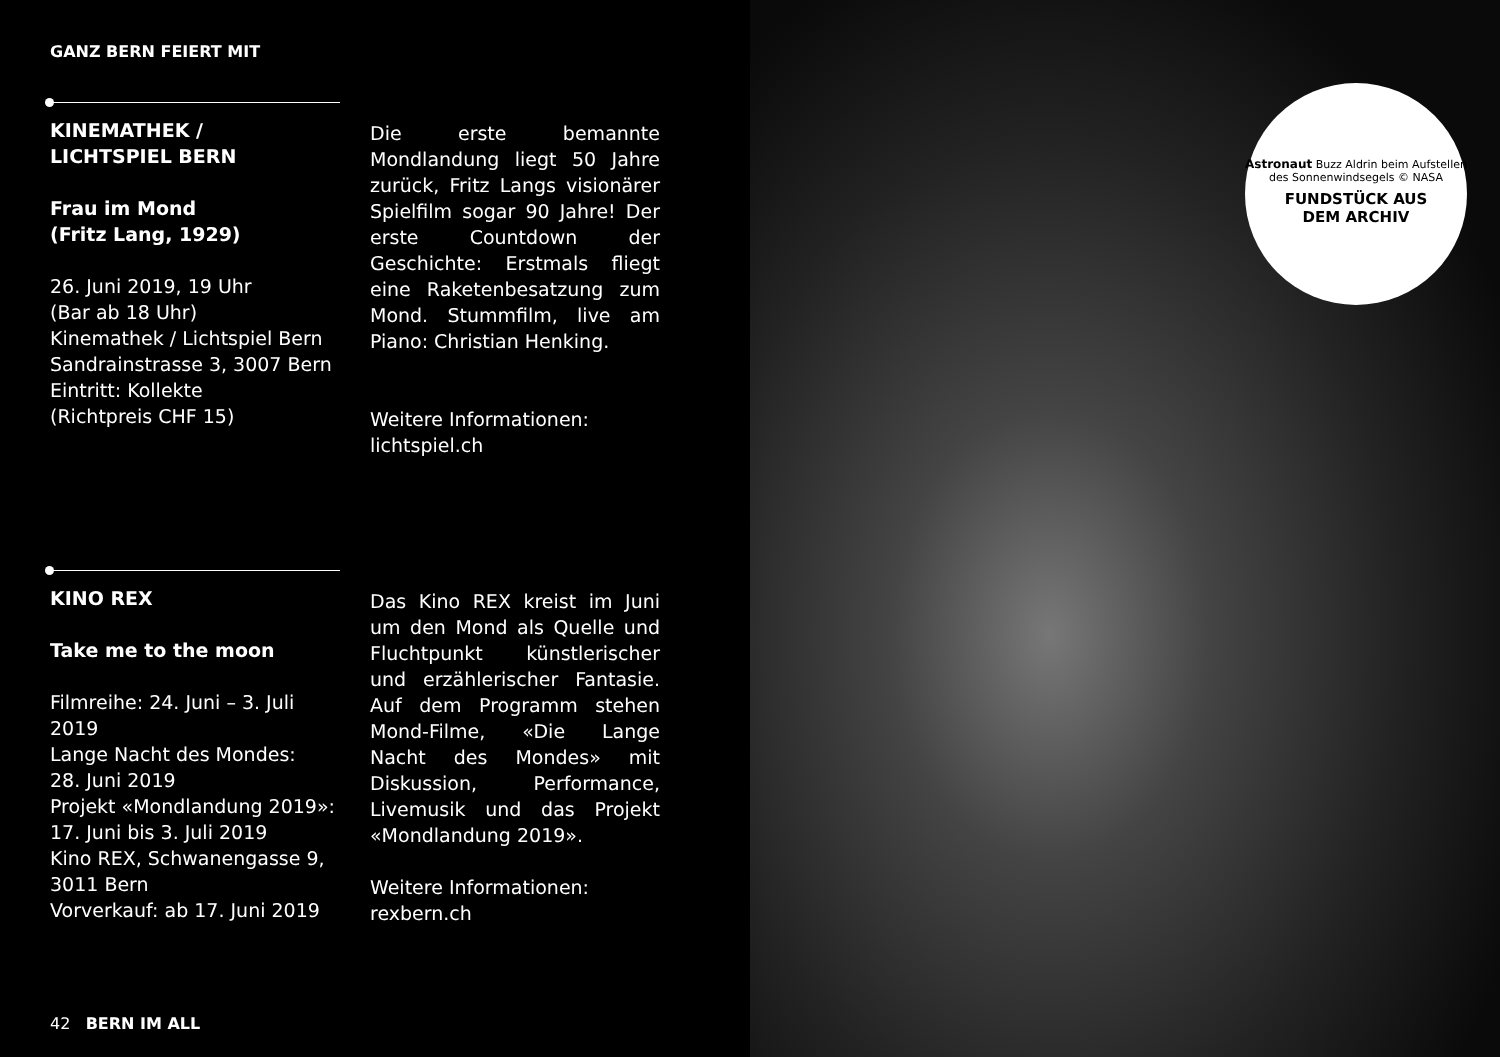GANZ BERN FEIERT MIT
KINEMATHEK /
LICHTSPIEL BERN
Frau im Mond
(Fritz Lang, 1929)
26. Juni 2019, 19 Uhr
(Bar ab 18 Uhr)
Kinemathek / Lichtspiel Bern
Sandrainstrasse 3, 3007 Bern
Eintritt: Kollekte
(Richtpreis CHF 15)
Die erste bemannte Mondlandung liegt 50 Jahre zurück, Fritz Langs visionärer Spielfilm sogar 90 Jahre! Der erste Countdown der Geschichte: Erstmals fliegt eine Raketenbesatzung zum Mond. Stummfilm, live am Piano: Christian Henking.
Weitere Informationen:
lichtspiel.ch
KINO REX
Take me to the moon
Filmreihe: 24. Juni – 3. Juli 2019
Lange Nacht des Mondes:
28. Juni 2019
Projekt «Mondlandung 2019»:
17. Juni bis 3. Juli 2019
Kino REX, Schwanengasse 9,
3011 Bern
Vorverkauf: ab 17. Juni 2019
Das Kino REX kreist im Juni um den Mond als Quelle und Fluchtpunkt künstlerischer und erzählerischer Fantasie. Auf dem Programm stehen Mond-Filme, «Die Lange Nacht des Mondes» mit Diskussion, Performance, Livemusik und das Projekt «Mondlandung 2019».
Weitere Informationen:
rexbern.ch
42 BERN IM ALL
Astronaut Buzz Aldrin beim Aufstellen des Sonnenwindsegels © NASA
FUNDSTÜCK AUS
DEM ARCHIV